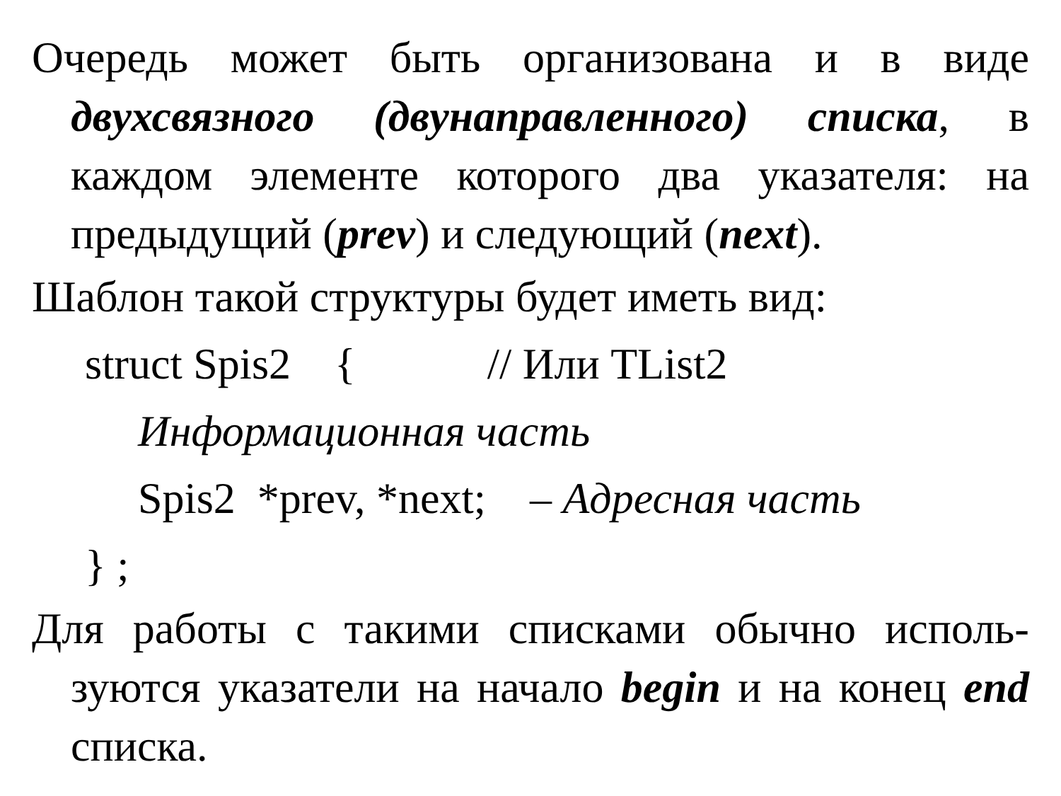Очередь может быть организована и в виде двухсвязного (двунаправленного) списка, в каждом элементе которого два указателя: на предыдущий (prev) и следующий (next).
Шаблон такой структуры будет иметь вид:
struct Spis2 { // Или TList2
Информационная часть
Spis2 *prev, *next; – Адресная часть
} ;
Для работы с такими списками обычно исполь-зуются указатели на начало begin и на конец end списка.